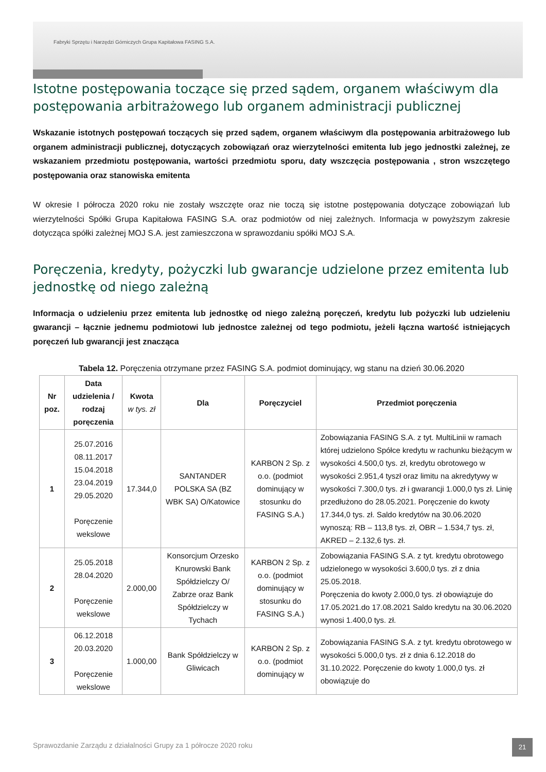Fabryki Sprzętu i Narzędzi Górniczych Grupa Kapitałowa FASING S.A.
Istotne postępowania toczące się przed sądem, organem właściwym dla postępowania arbitrażowego lub organem administracji publicznej
Wskazanie istotnych postępowań toczących się przed sądem, organem właściwym dla postępowania arbitrażowego lub organem administracji publicznej, dotyczących zobowiązań oraz wierzytelności emitenta lub jego jednostki zależnej, ze wskazaniem przedmiotu postępowania, wartości przedmiotu sporu, daty wszczęcia postępowania , stron wszczętego postępowania oraz stanowiska emitenta
W okresie I półrocza 2020 roku nie zostały wszczęte oraz nie toczą się istotne postępowania dotyczące zobowiązań lub wierzytelności Spółki Grupa Kapitałowa FASING S.A. oraz podmiotów od niej zależnych. Informacja w powyższym zakresie dotycząca spółki zależnej MOJ S.A. jest zamieszczona w sprawozdaniu spółki MOJ S.A.
Poręczenia, kredyty, pożyczki lub gwarancje udzielone przez emitenta lub jednostkę od niego zależną
Informacja o udzieleniu przez emitenta lub jednostkę od niego zależną poręczeń, kredytu lub pożyczki lub udzieleniu gwarancji – łącznie jednemu podmiotowi lub jednostce zależnej od tego podmiotu, jeżeli łączna wartość istniejących poręczeń lub gwarancji jest znacząca
Tabela 12. Poręczenia otrzymane przez FASING S.A. podmiot dominujący, wg stanu na dzień 30.06.2020
| Nr poz. | Data udzielenia / rodzaj poręczenia | Kwota w tys. zł | Dla | Poręczyciel | Przedmiot poręczenia |
| --- | --- | --- | --- | --- | --- |
| 1 | 25.07.2016 08.11.2017 15.04.2018 23.04.2019 29.05.2020 Poręczenie wekslowe | 17.344,0 | SANTANDER POLSKA SA (BZ WBK SA) O/Katowice | KARBON 2 Sp. z o.o. (podmiot dominujący w stosunku do FASING S.A.) | Zobowiązania FASING S.A. z tyt. MultiLinii w ramach której udzielono Spółce kredytu w rachunku bieżącym w wysokości 4.500,0 tys. zł, kredytu obrotowego w wysokości 2.951,4 tyszł oraz limitu na akredytywy w wysokości 7.300,0 tys. zł i gwarancji 1.000,0 tys zł. Linię przedłużono do 28.05.2021. Poręczenie do kwoty 17.344,0 tys. zł. Saldo kredytów na 30.06.2020 wynoszą: RB – 113,8 tys. zł, OBR – 1.534,7 tys. zł, AKRED – 2.132,6 tys. zł. |
| 2 | 25.05.2018 28.04.2020 Poręczenie wekslowe | 2.000,00 | Konsorcjum Orzesko Knurowski Bank Spółdzielczy O/ Zabrze oraz Bank Spółdzielczy w Tychach | KARBON 2 Sp. z o.o. (podmiot dominujący w stosunku do FASING S.A.) | Zobowiązania FASING S.A. z tyt. kredytu obrotowego udzielonego w wysokości 3.600,0 tys. zł z dnia 25.05.2018. Poręczenia do kwoty 2.000,0 tys. zł obowiązuje do 17.05.2021.do 17.08.2021 Saldo kredytu na 30.06.2020 wynosi 1.400,0 tys. zł. |
| 3 | 06.12.2018 20.03.2020 Poręczenie wekslowe | 1.000,00 | Bank Spółdzielczy w Gliwicach | KARBON 2 Sp. z o.o. (podmiot dominujący w | Zobowiązania FASING S.A. z tyt. kredytu obrotowego w wysokości 5.000,0 tys. zł z dnia 6.12.2018 do 31.10.2022. Poręczenie do kwoty 1.000,0 tys. zł obowiązuje do |
Sprawozdanie Zarządu z działalności Grupy za 1 półrocze 2020 roku
21